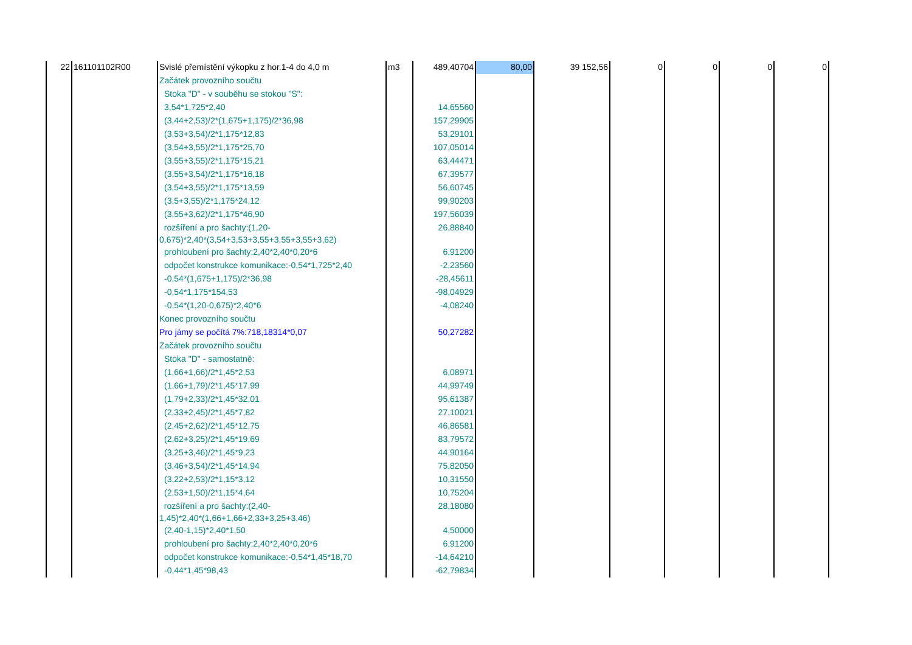| 22 | 161101102R00 | Svislé přemístění výkopku z hor.1-4 do 4,0 m | m3 | 489,40704 | 80,00 | 39 152,56 | 0 | 0 | 0 | 0 |
| | | Začátek provozního součtu | | | | | | | | |
| | | Stoka "D" - v souběhu se stokou "S": | | | | | | | | |
| | | 3,54*1,725*2,40 | | 14,65560 | | | | | | |
| | | (3,44+2,53)/2*(1,675+1,175)/2*36,98 | | 157,29905 | | | | | | |
| | | (3,53+3,54)/2*1,175*12,83 | | 53,29101 | | | | | | |
| | | (3,54+3,55)/2*1,175*25,70 | | 107,05014 | | | | | | |
| | | (3,55+3,55)/2*1,175*15,21 | | 63,44471 | | | | | | |
| | | (3,55+3,54)/2*1,175*16,18 | | 67,39577 | | | | | | |
| | | (3,54+3,55)/2*1,175*13,59 | | 56,60745 | | | | | | |
| | | (3,5+3,55)/2*1,175*24,12 | | 99,90203 | | | | | | |
| | | (3,55+3,62)/2*1,175*46,90 | | 197,56039 | | | | | | |
| | | rozšíření a pro šachty:(1,20- 0,675)*2,40*(3,54+3,53+3,55+3,55+3,55+3,62) | | 26,88840 | | | | | | |
| | | prohloubení pro šachty:2,40*2,40*0,20*6 | | 6,91200 | | | | | | |
| | | odpočet konstrukce komunikace:-0,54*1,725*2,40 | | -2,23560 | | | | | | |
| | | -0,54*(1,675+1,175)/2*36,98 | | -28,45611 | | | | | | |
| | | -0,54*1,175*154,53 | | -98,04929 | | | | | | |
| | | -0,54*(1,20-0,675)*2,40*6 | | -4,08240 | | | | | | |
| | | Konec provozního součtu | | | | | | | | |
| | | Pro jámy se počítá 7%:718,18314*0,07 | | 50,27282 | | | | | | |
| | | Začátek provozního součtu | | | | | | | | |
| | | Stoka "D" - samostatně: | | | | | | | | |
| | | (1,66+1,66)/2*1,45*2,53 | | 6,08971 | | | | | | |
| | | (1,66+1,79)/2*1,45*17,99 | | 44,99749 | | | | | | |
| | | (1,79+2,33)/2*1,45*32,01 | | 95,61387 | | | | | | |
| | | (2,33+2,45)/2*1,45*7,82 | | 27,10021 | | | | | | |
| | | (2,45+2,62)/2*1,45*12,75 | | 46,86581 | | | | | | |
| | | (2,62+3,25)/2*1,45*19,69 | | 83,79572 | | | | | | |
| | | (3,25+3,46)/2*1,45*9,23 | | 44,90164 | | | | | | |
| | | (3,46+3,54)/2*1,45*14,94 | | 75,82050 | | | | | | |
| | | (3,22+2,53)/2*1,15*3,12 | | 10,31550 | | | | | | |
| | | (2,53+1,50)/2*1,15*4,64 | | 10,75204 | | | | | | |
| | | rozšíření a pro šachty:(2,40- 1,45)*2,40*(1,66+1,66+2,33+3,25+3,46) | | 28,18080 | | | | | | |
| | | (2,40-1,15)*2,40*1,50 | | 4,50000 | | | | | | |
| | | prohloubení pro šachty:2,40*2,40*0,20*6 | | 6,91200 | | | | | | |
| | | odpočet konstrukce komunikace:-0,54*1,45*18,70 | | -14,64210 | | | | | | |
| | | -0,44*1,45*98,43 | | -62,79834 | | | | | | |